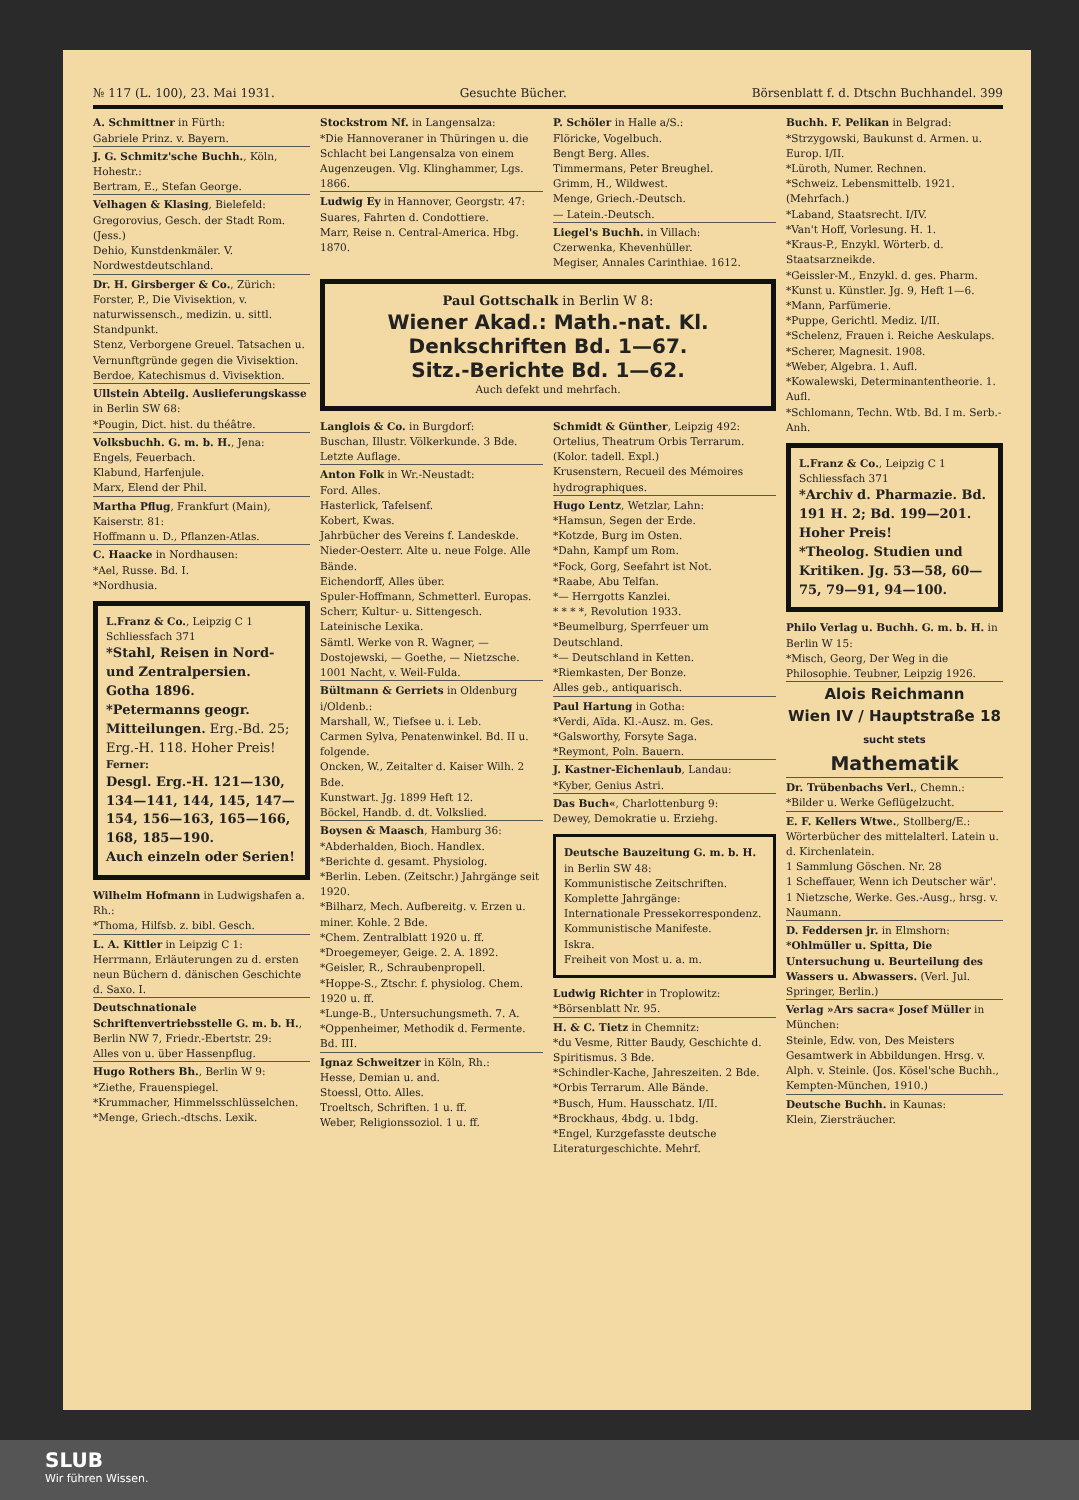№ 117 (L. 100), 23. Mai 1931. Gesuchte Bücher. Börsenblatt f. d. Dtschn Buchhandel. 399
A. Schmittner in Fürth:
Gabriele Prinz. v. Bayern.
J. G. Schmitz'sche Buchh., Köln, Hohestr.:
Bertram, E., Stefan George.
Velhagen & Klasing, Bielefeld:
Gregorovius, Gesch. der Stadt Rom. (Jess.)
Dehio, Kunstdenkmäler. V. Nordwestdeutschland.
Dr. H. Girsberger & Co., Zürich:
Forster, P., Die Vivisektion, v. naturwissensch., medizin. u. sittl. Standpunkt.
Stenz, Verborgene Greuel. Tatsachen u. Vernunftgründe gegen die Vivisektion.
Berdoe, Katechismus d. Vivisektion.
Ullstein Abteilg. Auslieferungskasse in Berlin SW 68:
*Pougin, Dict. hist. du théâtre.
Volksbuchh. G. m. b. H., Jena:
Engels, Feuerbach.
Klabund, Harfenjule.
Marx, Elend der Phil.
Martha Pflug, Frankfurt (Main), Kaiserstr. 81:
Hoffmann u. D., Pflanzen-Atlas.
C. Haacke in Nordhausen:
*Ael, Russe. Bd. I.
*Nordhusia.
L.Franz & Co., Leipzig C 1 Schliessfach 371
*Stahl, Reisen in Nord- und Zentralpersien. Gotha 1896.
*Petermanns geogr. Mitteilungen. Erg.-Bd. 25; Erg.-H. 118. Hoher Preis!
Ferner:
Desgl. Erg.-H. 121—130, 134—141, 144, 145, 147—154, 156—163, 165—166, 168, 185—190.
Auch einzeln oder Serien!
Wilhelm Hofmann in Ludwigshafen a. Rh.:
*Thoma, Hilfsb. z. bibl. Gesch.
L. A. Kittler in Leipzig C 1:
Herrmann, Erläuterungen zu d. ersten neun Büchern d. dänischen Geschichte d. Saxo. I.
Deutschnationale Schriftenvertriebsstelle G. m. b. H., Berlin NW 7, Friedr.-Ebertstr. 29:
Alles von u. über Hassenpflug.
Hugo Rothers Bh., Berlin W 9:
*Ziethe, Frauenspiegel.
*Krummacher, Himmelsschlüsselchen.
*Menge, Griech.-dtschs. Lexik.
Stockstrom Nf. in Langensalza:
*Die Hannoveraner in Thüringen u. die Schlacht bei Langensalza von einem Augenzeugen. Vlg. Klinghammer, Lgs. 1866.
Ludwig Ey in Hannover, Georgstr. 47:
Suares, Fahrten d. Condottiere.
Marr, Reise n. Central-America. Hbg. 1870.
P. Schöler in Halle a/S.:
Flöricke, Vogelbuch.
Bengt Berg. Alles.
Timmermans, Peter Breughel.
Grimm, H., Wildwest.
Menge, Griech.-Deutsch.
— Latein.-Deutsch.
Liegel's Buchh. in Villach:
Czerwenka, Khevenhüller.
Megiser, Annales Carinthiae. 1612.
Paul Gottschalk in Berlin W 8:
Wiener Akad.: Math.-nat. Kl.
Denkschriften Bd. 1—67.
Sitz.-Berichte Bd. 1—62.
Auch defekt und mehrfach.
Langlois & Co. in Burgdorf:
Buschan, Illustr. Völkerkunde. 3 Bde. Letzte Auflage.
Anton Folk in Wr.-Neustadt:
Ford. Alles.
Hasterlick, Tafelsenf.
Kobert, Kwas.
Jahrbücher des Vereins f. Landeskde. Nieder-Oesterr. Alte u. neue Folge. Alle Bände.
Eichendorff, Alles über.
Spuler-Hoffmann, Schmetterl. Europas.
Scherr, Kultur- u. Sittengesch.
Lateinische Lexika.
Sämtl. Werke von R. Wagner, — Dostojewski, — Goethe, — Nietzsche.
1001 Nacht, v. Weil-Fulda.
Bültmann & Gerriets in Oldenburg i/Oldenb.:
Marshall, W., Tiefsee u. i. Leb.
Carmen Sylva, Penatenwinkel. Bd. II u. folgende.
Oncken, W., Zeitalter d. Kaiser Wilh. 2 Bde.
Kunstwart. Jg. 1899 Heft 12.
Böckel, Handb. d. dt. Volkslied.
Boysen & Maasch, Hamburg 36:
*Abderhalden, Bioch. Handlex.
*Berichte d. gesamt. Physiolog.
*Berlin. Leben. (Zeitschr.) Jahrgänge seit 1920.
*Bilharz, Mech. Aufbereitg. v. Erzen u. miner. Kohle. 2 Bde.
*Chem. Zentralblatt 1920 u. ff.
*Droegemeyer, Geige. 2. A. 1892.
*Geisler, R., Schraubenpropell.
*Hoppe-S., Ztschr. f. physiolog. Chem. 1920 u. ff.
*Lunge-B., Untersuchungsmeth. 7. A.
*Oppenheimer, Methodik d. Fermente. Bd. III.
Ignaz Schweitzer in Köln, Rh.:
Hesse, Demian u. and.
Stoessl, Otto. Alles.
Troeltsch, Schriften. 1 u. ff.
Weber, Religionssoziol. 1 u. ff.
Schmidt & Günther, Leipzig 492:
Ortelius, Theatrum Orbis Terrarum. (Kolor. tadell. Expl.)
Krusenstern, Recueil des Mémoires hydrographiques.
Hugo Lentz, Wetzlar, Lahn:
*Hamsun, Segen der Erde.
*Kotzde, Burg im Osten.
*Dahn, Kampf um Rom.
*Fock, Gorg, Seefahrt ist Not.
*Raabe, Abu Telfan.
*— Herrgotts Kanzlei.
* * * *, Revolution 1933.
*Beumelburg, Sperrfeuer um Deutschland.
*— Deutschland in Ketten.
*Riemkasten, Der Bonze.
Alles geb., antiquarisch.
Paul Hartung in Gotha:
*Verdi, Aïda. Kl.-Ausz. m. Ges.
*Galsworthy, Forsyte Saga.
*Reymont, Poln. Bauern.
J. Kastner-Eichenlaub, Landau:
*Kyber, Genius Astri.
Das Buch«, Charlottenburg 9:
Dewey, Demokratie u. Erziehg.
Deutsche Bauzeitung G. m. b. H. in Berlin SW 48:
Kommunistische Zeitschriften. Komplette Jahrgänge:
Internationale Pressekorrespondenz.
Kommunistische Manifeste.
Iskra.
Freiheit von Most u. a. m.
Ludwig Richter in Troplowitz:
*Börsenblatt Nr. 95.
H. & C. Tietz in Chemnitz:
*du Vesme, Ritter Baudy, Geschichte d. Spiritismus. 3 Bde.
*Schindler-Kache, Jahreszeiten. 2 Bde.
*Orbis Terrarum. Alle Bände.
*Busch, Hum. Hausschatz. I/II.
*Brockhaus, 4bdg. u. 1bdg.
*Engel, Kurzgefasste deutsche Literaturgeschichte. Mehrf.
Buchh. F. Pelikan in Belgrad:
*Strzygowski, Baukunst d. Armen. u. Europ. I/II.
*Lüroth, Numer. Rechnen.
*Schweiz. Lebensmittelb. 1921. (Mehrfach.)
*Laband, Staatsrecht. I/IV.
*Van't Hoff, Vorlesung. H. 1.
*Kraus-P., Enzykl. Wörterb. d. Staatsarzneikde.
*Geissler-M., Enzykl. d. ges. Pharm.
*Kunst u. Künstler. Jg. 9, Heft 1—6.
*Mann, Parfümerie.
*Puppe, Gerichtl. Mediz. I/II.
*Schelenz, Frauen i. Reiche Aeskulaps.
*Scherer, Magnesit. 1908.
*Weber, Algebra. 1. Aufl.
*Kowalewski, Determinantentheorie. 1. Aufl.
*Schlomann, Techn. Wtb. Bd. I m. Serb.-Anh.
L.Franz & Co., Leipzig C 1 Schliessfach 371
*Archiv d. Pharmazie. Bd. 191 H. 2; Bd. 199—201. Hoher Preis!
*Theolog. Studien und Kritiken. Jg. 53—58, 60—75, 79—91, 94—100.
Philo Verlag u. Buchh. G. m. b. H. in Berlin W 15:
*Misch, Georg, Der Weg in die Philosophie. Teubner, Leipzig 1926.
Alois Reichmann
Wien IV / Hauptstraße 18
sucht stets
Mathematik
Dr. Trübenbachs Verl., Chemn.:
*Bilder u. Werke Geflügelzucht.
E. F. Kellers Wtwe., Stollberg/E.:
Wörterbücher des mittelalterl. Latein u. d. Kirchenlatein.
1 Sammlung Göschen. Nr. 28
1 Scheffauer, Wenn ich Deutscher wär'.
1 Nietzsche, Werke. Ges.-Ausg., hrsg. v. Naumann.
D. Feddersen jr. in Elmshorn:
*Ohlmüller u. Spitta, Die Untersuchung u. Beurteilung des Wassers u. Abwassers. (Verl. Jul. Springer, Berlin.)
Verlag »Ars sacra« Josef Müller in München:
Steinle, Edw. von, Des Meisters Gesamtwerk in Abbildungen. Hrsg. v. Alph. v. Steinle. (Jos. Kösel'sche Buchh., Kempten-München, 1910.)
Deutsche Buchh. in Kaunas:
Klein, Ziersträucher.
SLUB
Wir führen Wissen.